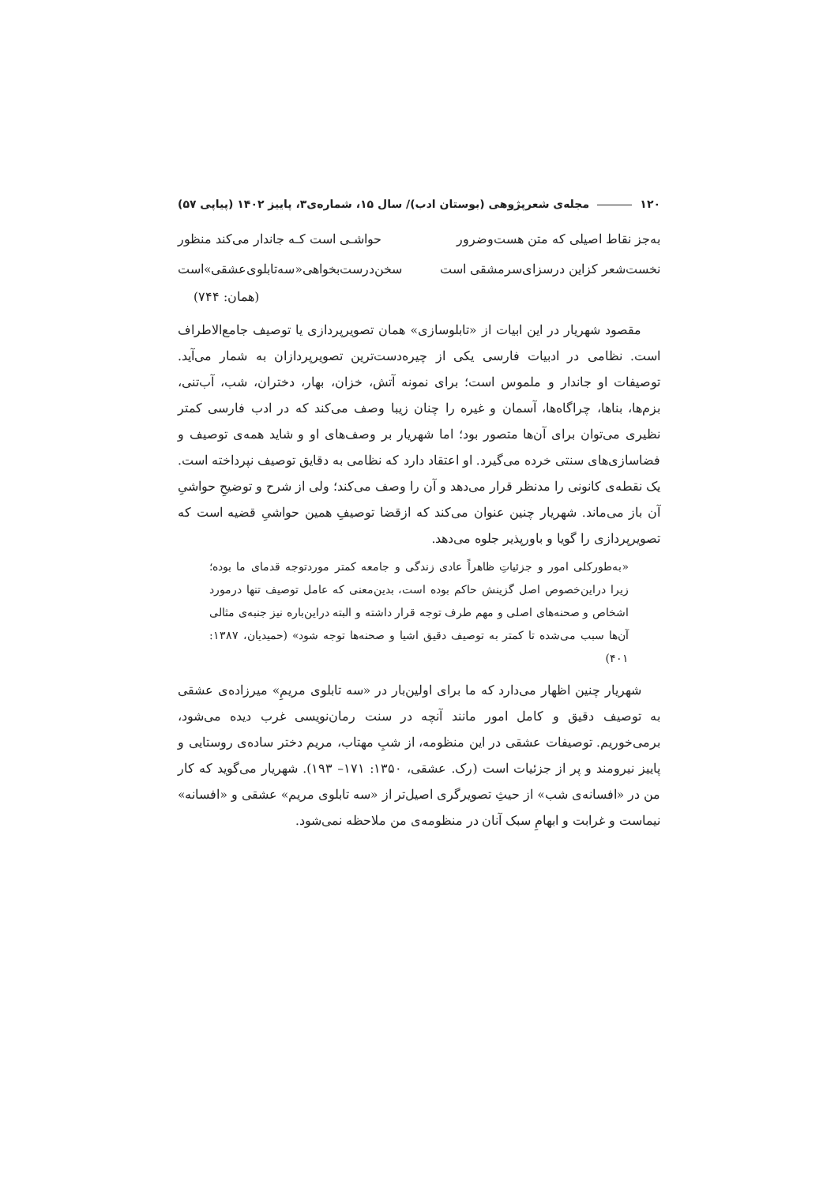۱۲۰ مجله‌ی شعرپژوهی (بوستان ادب)/ سال ۱۵، شماره‌ی۳، پاییز ۱۴۰۲ (پیاپی ۵۷)
به‌جز نقاط اصیلی که متن هست‌وضرور حواشـی است کـه جاندار می‌کند منظور
نخست‌شعر کزاین درسزای‌سرمشقی است سخن‌درست‌بخواهی«سه‌تابلوی‌عشقی»است
(همان: ۷۴۴)
مقصود شهریار در این ابیات از «تابلوسازی» همان تصویرپردازی یا توصیف جامع‌الاطراف است. نظامی در ادبیات فارسی یکی از چیره‌دست‌ترین تصویرپردازان به شمار می‌آید. توصیفات او جاندار و ملموس است؛ برای نمونه آتش، خزان، بهار، دختران، شب، آب‌تنی، بزم‌ها، بناها، چراگاه‌ها، آسمان و غیره را چنان زیبا وصف می‌کند که در ادب فارسی کمتر نظیری می‌توان برای آن‌ها متصور بود؛ اما شهریار بر وصف‌های او و شاید همه‌ی توصیف و فضاسازی‌های سنتی خرده می‌گیرد. او اعتقاد دارد که نظامی به دقایق توصیف نپرداخته است. یک نقطه‌ی کانونی را مدنظر قرار می‌دهد و آن را وصف می‌کند؛ ولی از شرح و توضیحِ حواشیِ آن باز می‌ماند. شهریار چنین عنوان می‌کند که ازقضا توصیفِ همین حواشیِ قضیه است که تصویرپردازی را گویا و باورپذیر جلوه می‌دهد.
«به‌طورکلی امور و جزئیاتِ ظاهراً عادی زندگی و جامعه کمتر موردتوجه قدمای ما بوده؛ زیرا دراین‌خصوص اصل گزینش حاکم بوده است، بدین‌معنی که عامل توصیف تنها درمورد اشخاص و صحنه‌های اصلی و مهم طرف توجه قرار داشته و البته دراین‌باره نیز جنبه‌ی مثالی آن‌ها سبب می‌شده تا کمتر به توصیف دقیق اشیا و صحنه‌ها توجه شود» (حمیدیان، ۱۳۸۷: ۴۰۱)
شهریار چنین اظهار می‌دارد که ما برای اولین‌بار در «سه تابلوی مریمِ» میرزاده‌ی عشقی به توصیف دقیق و کامل امور مانند آنچه در سنت رمان‌نویسی غرب دیده می‌شود، برمی‌خوریم. توصیفات عشقی در این منظومه، از شبِ مهتاب، مریم دختر ساده‌ی روستایی و پاییز نیرومند و پر از جزئیات است (رک. عشقی، ۱۳۵۰: ۱۷۱– ۱۹۳). شهریار می‌گوید که کار من در «افسانه‌ی شب» از حیثِ تصویرگری اصیل‌تر از «سه تابلوی مریم» عشقی و «افسانه» نیماست و غرابت و ابهامِ سبک آنان در منظومه‌ی من ملاحظه نمی‌شود.